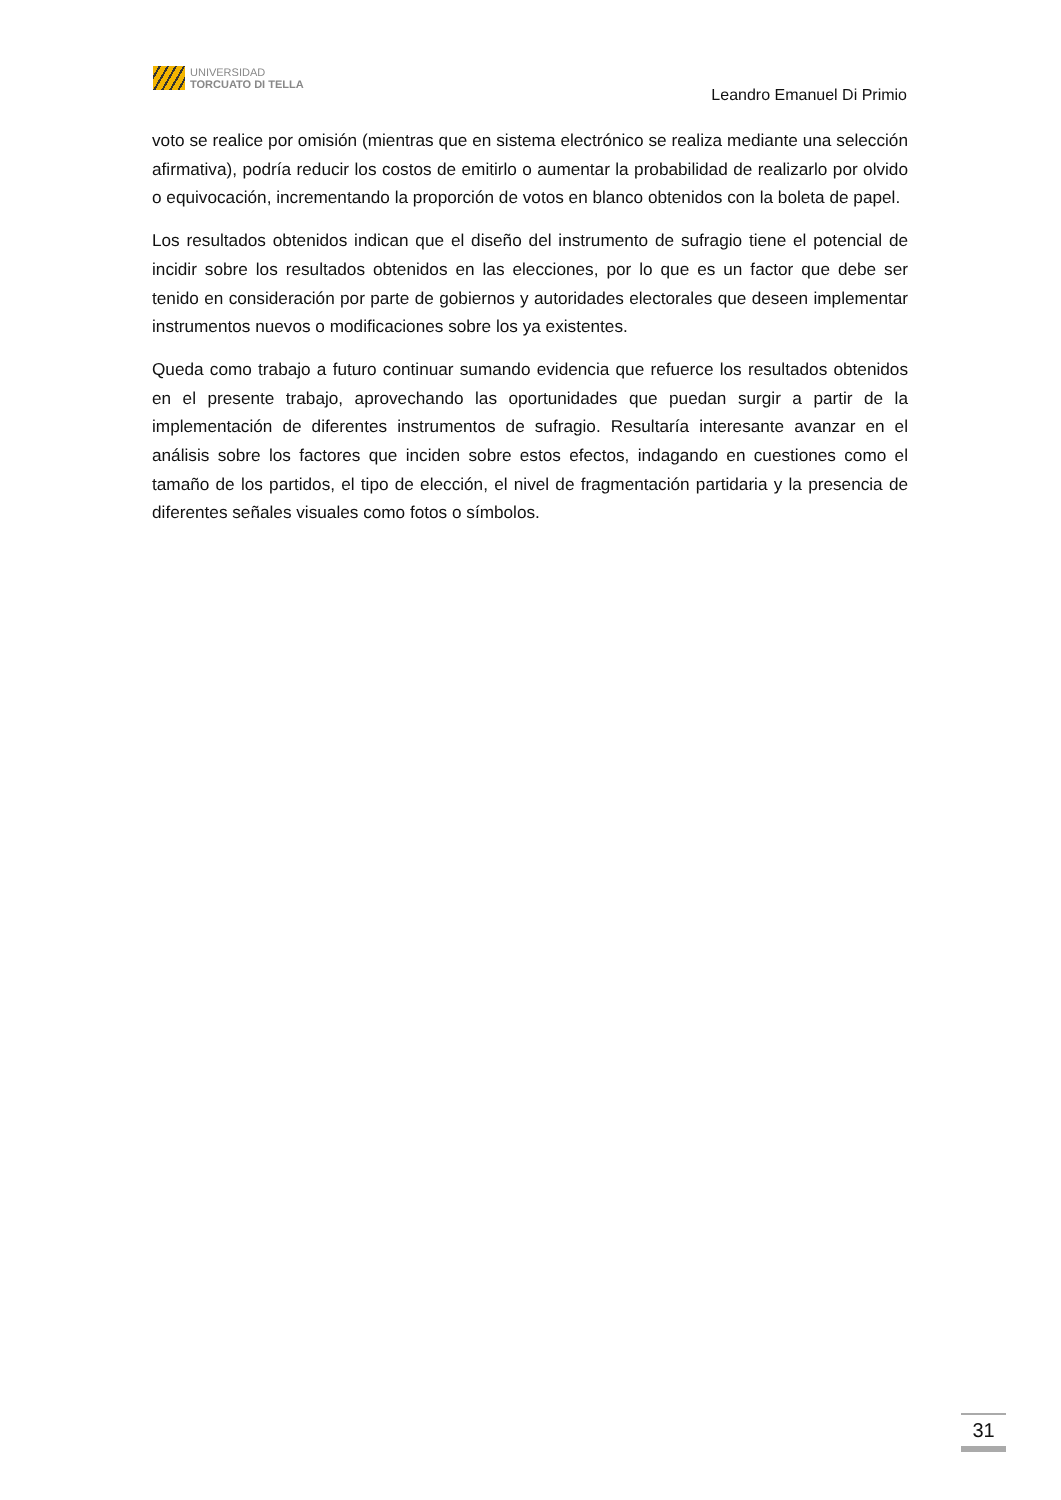UNIVERSIDAD
TORCUATO DI TELLA
Leandro Emanuel Di Primio
voto se realice por omisión (mientras que en sistema electrónico se realiza mediante una selección afirmativa), podría reducir los costos de emitirlo o aumentar la probabilidad de realizarlo por olvido o equivocación, incrementando la proporción de votos en blanco obtenidos con la boleta de papel.
Los resultados obtenidos indican que el diseño del instrumento de sufragio tiene el potencial de incidir sobre los resultados obtenidos en las elecciones, por lo que es un factor que debe ser tenido en consideración por parte de gobiernos y autoridades electorales que deseen implementar instrumentos nuevos o modificaciones sobre los ya existentes.
Queda como trabajo a futuro continuar sumando evidencia que refuerce los resultados obtenidos en el presente trabajo, aprovechando las oportunidades que puedan surgir a partir de la implementación de diferentes instrumentos de sufragio. Resultaría interesante avanzar en el análisis sobre los factores que inciden sobre estos efectos, indagando en cuestiones como el tamaño de los partidos, el tipo de elección, el nivel de fragmentación partidaria y la presencia de diferentes señales visuales como fotos o símbolos.
31